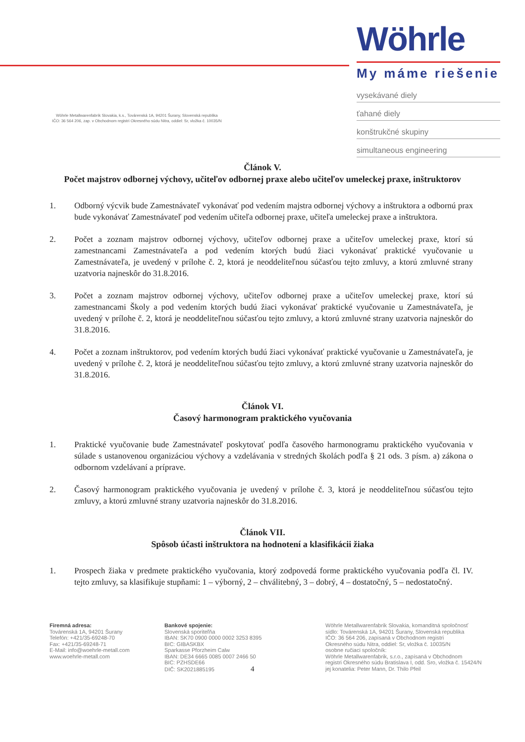Wöhrle Metallwarenfabrik Slovakia, k.s., Továrenská 1A, 94201 Šurany, Slovenská republika
IČO: 36 564 206, zap. v Obchodnom registri Okresného súdu Nitra, oddiel: Sr, vložka č. 10035/N
Wöhrle
My máme riešenie
vysekávané diely
ťahané diely
konštrukčné skupiny
simultaneous engineering
Článok V.
Počet majstrov odbornej výchovy, učiteľov odbornej praxe alebo učiteľov umeleckej praxe, inštruktorov
1. Odborný výcvik bude Zamestnávateľ vykonávať pod vedením majstra odbornej výchovy a inštruktora a odbornú prax bude vykonávať Zamestnávateľ pod vedením učiteľa odbornej praxe, učiteľa umeleckej praxe a inštruktora.
2. Počet a zoznam majstrov odbornej výchovy, učiteľov odbornej praxe a učiteľov umeleckej praxe, ktorí sú zamestnancami Zamestnávateľa a pod vedením ktorých budú žiaci vykonávať praktické vyučovanie u Zamestnávateľa, je uvedený v prílohe č. 2, ktorá je neoddeliteľnou súčasťou tejto zmluvy, a ktorú zmluvné strany uzatvoria najneskôr do 31.8.2016.
3. Počet a zoznam majstrov odbornej výchovy, učiteľov odbornej praxe a učiteľov umeleckej praxe, ktorí sú zamestnancami Školy a pod vedením ktorých budú žiaci vykonávať praktické vyučovanie u Zamestnávateľa, je uvedený v prílohe č. 2, ktorá je neoddeliteľnou súčasťou tejto zmluvy, a ktorú zmluvné strany uzatvoria najneskôr do 31.8.2016.
4. Počet a zoznam inštruktorov, pod vedením ktorých budú žiaci vykonávať praktické vyučovanie u Zamestnávateľa, je uvedený v prílohe č. 2, ktorá je neoddeliteľnou súčasťou tejto zmluvy, a ktorú zmluvné strany uzatvoria najneskôr do 31.8.2016.
Článok VI.
Časový harmonogram praktického vyučovania
1. Praktické vyučovanie bude Zamestnávateľ poskytovať podľa časového harmonogramu praktického vyučovania v súlade s ustanovenou organizáciou výchovy a vzdelávania v stredných školách podľa § 21 ods. 3 písm. a) zákona o odbornom vzdelávaní a príprave.
2. Časový harmonogram praktického vyučovania je uvedený v prílohe č. 3, ktorá je neoddeliteľnou súčasťou tejto zmluvy, a ktorú zmluvné strany uzatvoria najneskôr do 31.8.2016.
Článok VII.
Spôsob účasti inštruktora na hodnotení a klasifikácii žiaka
1. Prospech žiaka v predmete praktického vyučovania, ktorý zodpovedá forme praktického vyučovania podľa čl. IV. tejto zmluvy, sa klasifikuje stupňami: 1 – výborný, 2 – chválitebný, 3 – dobrý, 4 – dostatočný, 5 – nedostatočný.
Firemná adresa:
Továrenská 1A, 94201 Šurany
Telefón: +421/35-69248-70
Fax: +421/35-69248-71
E-Mail: info@woehrle-metall.com
www.woehrle-metall.com
Bankové spojenie:
Slovenská sporiteľňa
IBAN: SK70 0900 0000 0002 3253 8395
BIC: GIBASKBX
Sparkasse Pforzheim Calw
IBAN: DE34 6665 0085 0007 2466 50
BIC: PZHSDE66
DIČ: SK2021885195 4
Wöhrle Metallwarenfabrik Slovakia, komanditná spoločnosť
sídlo: Továrenská 1A, 94201 Šurany, Slovenská republika
IČO: 36 564 206, zapísaná v Obchodnom registri
Okresného súdu Nitra, oddiel: Sr, vložka č. 10035/N
osobne ručiaci spoločník:
Wöhrle Metallwarenfabrik, s.r.o., zapísaná v Obchodnom
registri Okresného súdu Bratislava I, odd. Sro, vložka č. 15424/N
jej konatelia: Peter Mann, Dr. Thilo Pfeil